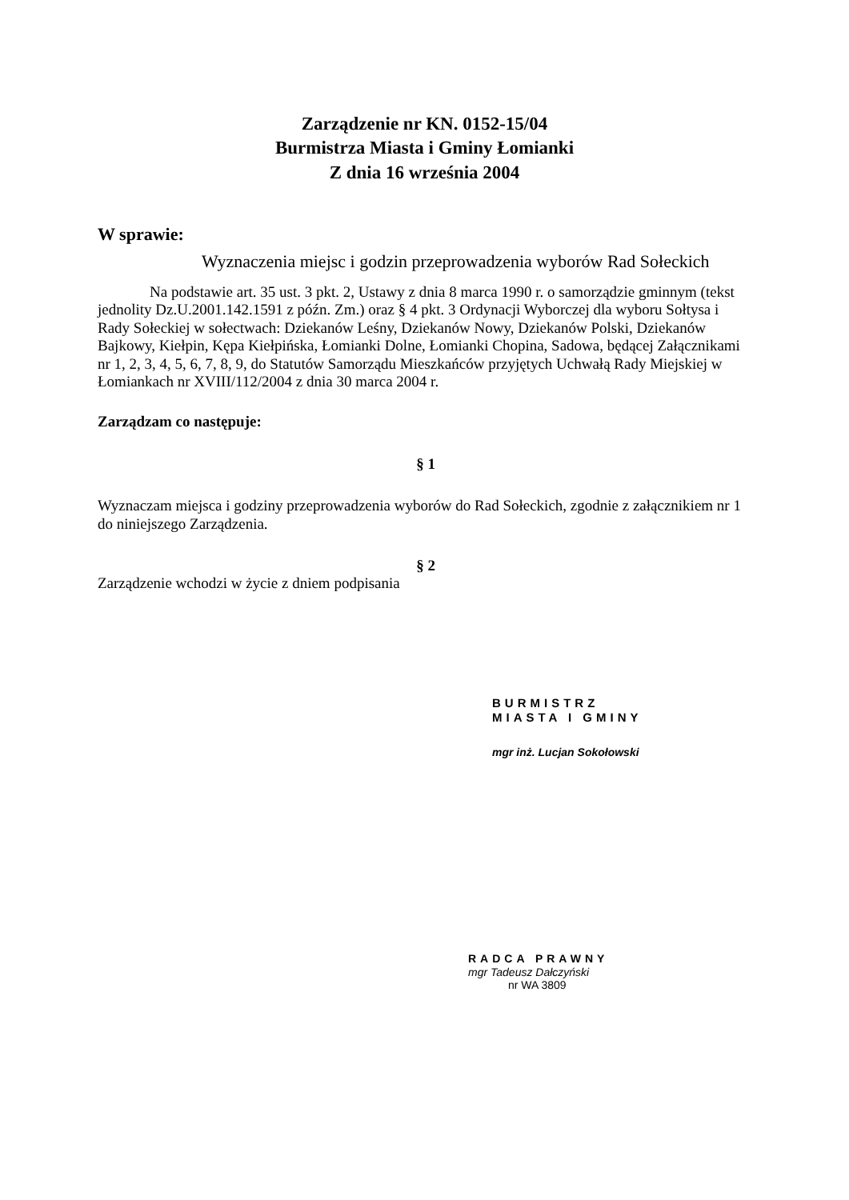Zarządzenie nr KN. 0152-15/04
Burmistrza Miasta i Gminy Łomianki
Z dnia 16 września 2004
W sprawie:
Wyznaczenia miejsc i godzin przeprowadzenia wyborów Rad Sołeckich
Na podstawie art. 35 ust. 3 pkt. 2, Ustawy z dnia 8 marca 1990 r. o samorządzie gminnym (tekst jednolity Dz.U.2001.142.1591 z późn. Zm.) oraz § 4 pkt. 3 Ordynacji Wyborczej dla wyboru Sołtysa i Rady Sołeckiej w sołectwach: Dziekanów Leśny, Dziekanów Nowy, Dziekanów Polski, Dziekanów Bajkowy, Kiełpin, Kępa Kiełpińska, Łomianki Dolne, Łomianki Chopina, Sadowa, będącej Załącznikami nr 1, 2, 3, 4, 5, 6, 7, 8, 9, do Statutów Samorządu Mieszkańców przyjętych Uchwałą Rady Miejskiej w Łomiankach nr XVIII/112/2004 z dnia 30 marca 2004 r.
Zarządzam co następuje:
§ 1
Wyznaczam miejsca i godziny przeprowadzenia wyborów do Rad Sołeckich, zgodnie z załącznikiem nr 1 do niniejszego Zarządzenia.
§ 2
Zarządzenie wchodzi w życie z dniem podpisania
BURMISTRZ
MIASTA I GMINY
mgr inż. Lucjan Sokołowski
RADCA PRAWNY
mgr Tadeusz Dałczyński
nr WA 3809